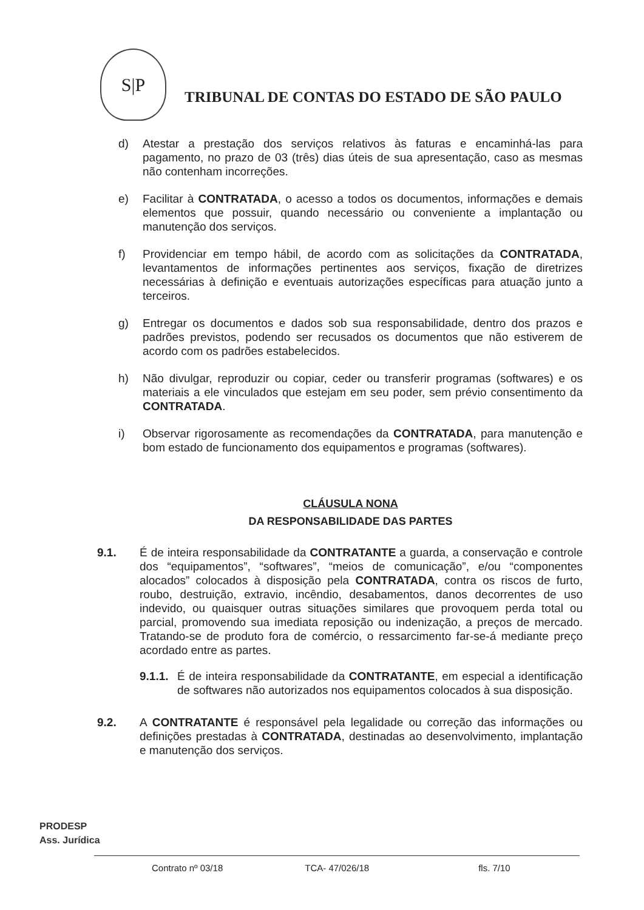S|P
TRIBUNAL DE CONTAS DO ESTADO DE SÃO PAULO
d) Atestar a prestação dos serviços relativos às faturas e encaminhá-las para pagamento, no prazo de 03 (três) dias úteis de sua apresentação, caso as mesmas não contenham incorreções.
e) Facilitar à CONTRATADA, o acesso a todos os documentos, informações e demais elementos que possuir, quando necessário ou conveniente a implantação ou manutenção dos serviços.
f) Providenciar em tempo hábil, de acordo com as solicitações da CONTRATADA, levantamentos de informações pertinentes aos serviços, fixação de diretrizes necessárias à definição e eventuais autorizações específicas para atuação junto a terceiros.
g) Entregar os documentos e dados sob sua responsabilidade, dentro dos prazos e padrões previstos, podendo ser recusados os documentos que não estiverem de acordo com os padrões estabelecidos.
h) Não divulgar, reproduzir ou copiar, ceder ou transferir programas (softwares) e os materiais a ele vinculados que estejam em seu poder, sem prévio consentimento da CONTRATADA.
i) Observar rigorosamente as recomendações da CONTRATADA, para manutenção e bom estado de funcionamento dos equipamentos e programas (softwares).
CLÁUSULA NONA
DA RESPONSABILIDADE DAS PARTES
9.1. É de inteira responsabilidade da CONTRATANTE a guarda, a conservação e controle dos “equipamentos”, “softwares”, “meios de comunicação”, e/ou “componentes alocados” colocados à disposição pela CONTRATADA, contra os riscos de furto, roubo, destruição, extravio, incêndio, desabamentos, danos decorrentes de uso indevido, ou quaisquer outras situações similares que provoquem perda total ou parcial, promovendo sua imediata reposição ou indenização, a preços de mercado. Tratando-se de produto fora de comércio, o ressarcimento far-se-á mediante preço acordado entre as partes.
9.1.1.
É de inteira responsabilidade da CONTRATANTE, em especial a identificação de softwares não autorizados nos equipamentos colocados à sua disposição.
9.2. A CONTRATANTE é responsável pela legalidade ou correção das informações ou definições prestadas à CONTRATADA, destinadas ao desenvolvimento, implantação e manutenção dos serviços.
PRODESP
Ass. Jurídica
Contrato nº 03/18 TCA- 47/026/18 fls. 7/10